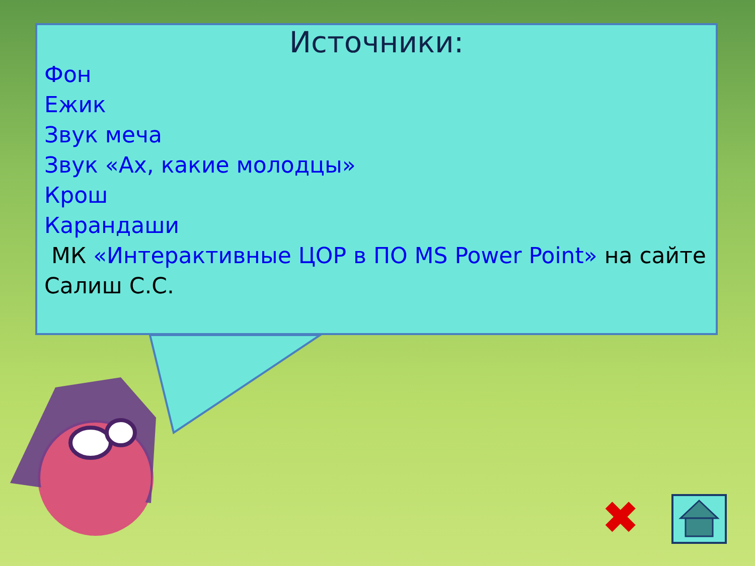✖
Источники:
Фон
Ежик
Звук меча
Звук «Ах, какие молодцы»
Крош
Карандаши
МК «Интерактивные ЦОР в ПО MS Power Point» на сайте Салиш С.С.